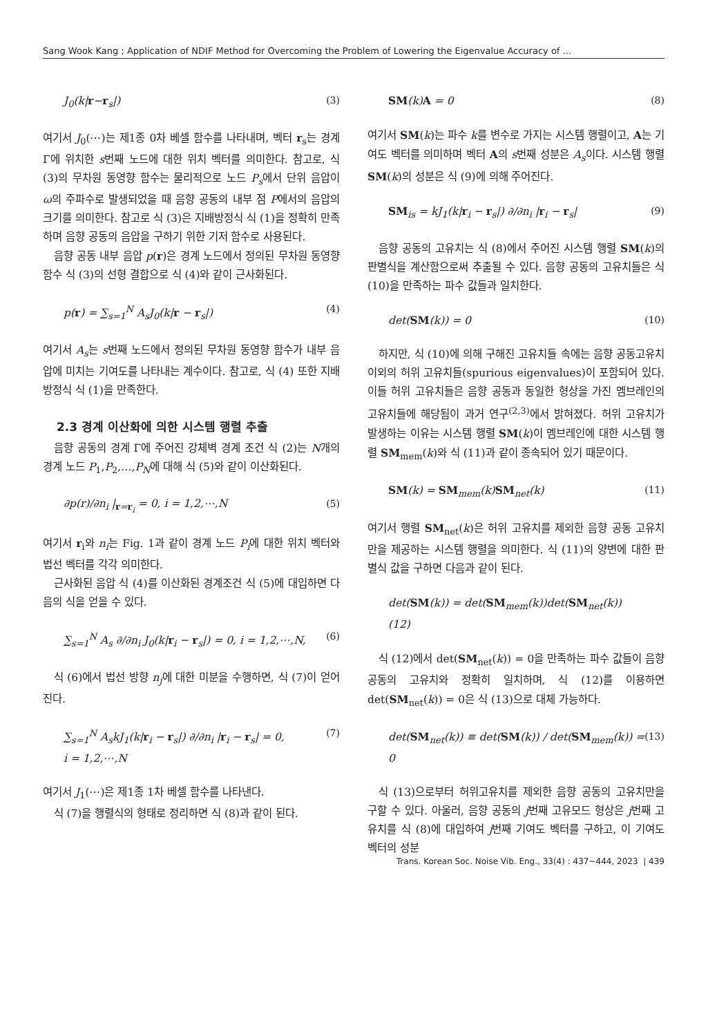Sang Wook Kang ; Application of NDIF Method for Overcoming the Problem of Lowering the Eigenvalue Accuracy of ...
J<sub>0</sub>(k|r−r<sub>s</sub>|) (3)
여기서 J<sub>0</sub>(⋯)는 제1종 0차 베셀 함수를 나타내며, 벡터 r<sub>s</sub>는 경계 Γ에 위치한 s번째 노드에 대한 위치 벡터를 의미한다. 참고로, 식 (3)의 무차원 동영향 함수는 물리적으로 노드 P<sub>s</sub>에서 단위 음압이 ω의 주파수로 발생되었을 때 음향 공동의 내부 점 P에서의 음압의 크기를 의미한다. 참고로 식 (3)은 지배방정식 식 (1)을 정확히 만족하며 음향 공동의 음압을 구하기 위한 기저 함수로 사용된다.
음향 공동 내부 음압 p(r)은 경계 노드에서 정의된 무차원 동영향 함수 식 (3)의 선형 결합으로 식 (4)와 같이 근사화된다.
p(r) = ∑<sub>s=1</sub><sup>N</sup> A<sub>s</sub>J<sub>0</sub>(k|r − r<sub>s</sub>|) (4)
여기서 A<sub>s</sub>는 s번째 노드에서 정의된 무차원 동영향 함수가 내부 음압에 미치는 기여도를 나타내는 계수이다. 참고로, 식 (4) 또한 지배방정식 식 (1)을 만족한다.
2.3 경계 이산화에 의한 시스템 행렬 추출
음향 공동의 경계 Γ에 주어진 강체벽 경계 조건 식 (2)는 N개의 경계 노드 P<sub>1</sub>,P<sub>2</sub>,…,P<sub>N</sub>에 대해 식 (5)와 같이 이산화된다.
∂p(r)/∂n<sub>i</sub> |<sub>r=r<sub>i</sub></sub> = 0, i = 1,2,⋯,N (5)
여기서 r<sub>i</sub>와 n<sub>i</sub>는 Fig. 1과 같이 경계 노드 P<sub>i</sub>에 대한 위치 벡터와 법선 벡터를 각각 의미한다.
근사화된 음압 식 (4)를 이산화된 경계조건 식 (5)에 대입하면 다음의 식을 얻을 수 있다.
∑<sub>s=1</sub><sup>N</sup> A<sub>s</sub> ∂/∂n<sub>i</sub> J<sub>0</sub>(k|r<sub>i</sub> − r<sub>s</sub>|) = 0, i = 1,2,⋯,N, (6)
식 (6)에서 법선 방향 n<sub>j</sub>에 대한 미분을 수행하면, 식 (7)이 얻어진다.
∑<sub>s=1</sub><sup>N</sup> A<sub>s</sub>kJ<sub>1</sub>(k|r<sub>i</sub> − r<sub>s</sub>|) ∂/∂n<sub>i</sub> |r<sub>i</sub> − r<sub>s</sub>| = 0,
i = 1,2,⋯,N (7)
여기서 J<sub>1</sub>(⋯)은 제1종 1차 베셀 함수를 나타낸다.
식 (7)을 행렬식의 형태로 정리하면 식 (8)과 같이 된다.
SM(k)A = 0 (8)
여기서 SM(k)는 파수 k를 변수로 가지는 시스템 행렬이고, A는 기여도 벡터를 의미하며 벡터 A의 s번째 성분은 A<sub>s</sub>이다. 시스템 행렬 SM(k)의 성분은 식 (9)에 의해 주어진다.
SM<sub>is</sub> = kJ<sub>1</sub>(k|r<sub>i</sub> − r<sub>s</sub>|) ∂/∂n<sub>i</sub> |r<sub>i</sub> − r<sub>s</sub>| (9)
음향 공동의 고유치는 식 (8)에서 주어진 시스템 행렬 SM(k)의 판별식을 계산함으로써 추출될 수 있다. 음향 공동의 고유치들은 식 (10)을 만족하는 파수 값들과 일치한다.
det(SM(k)) = 0 (10)
하지만, 식 (10)에 의해 구해진 고유치들 속에는 음향 공동고유치 이외의 허위 고유치들(spurious eigenvalues)이 포함되어 있다. 이들 허위 고유치들은 음향 공동과 동일한 형상을 가진 멤브레인의 고유치들에 해당됨이 과거 연구<sup>(2,3)</sup>에서 밝혀졌다. 허위 고유치가 발생하는 이유는 시스템 행렬 SM(k)이 멤브레인에 대한 시스템 행렬 SM<sub>mem</sub>(k)와 식 (11)과 같이 종속되어 있기 때문이다.
SM(k) = SM<sub>mem</sub>(k)SM<sub>net</sub>(k) (11)
여기서 행렬 SM<sub>net</sub>(k)은 허위 고유치를 제외한 음향 공동 고유치만을 제공하는 시스템 행렬을 의미한다. 식 (11)의 양변에 대한 판별식 값을 구하면 다음과 같이 된다.
det(SM(k)) = det(SM<sub>mem</sub>(k))det(SM<sub>net</sub>(k))
(12)
식 (12)에서 det(SM<sub>net</sub>(k)) = 0을 만족하는 파수 값들이 음향 공동의 고유치와 정확히 일치하며, 식 (12)를 이용하면 det(SM<sub>net</sub>(k)) = 0은 식 (13)으로 대체 가능하다.
det(SM<sub>net</sub>(k)) ≡ det(SM(k)) / det(SM<sub>mem</sub>(k)) = 0 (13)
식 (13)으로부터 허위고유치를 제외한 음향 공동의 고유치만을 구할 수 있다. 아울러, 음향 공동의 j번째 고유모드 형상은 j번째 고유치를 식 (8)에 대입하여 j번째 기여도 벡터를 구하고, 이 기여도 벡터의 성분
Trans. Korean Soc. Noise Vib. Eng., 33(4) : 437~444, 2023 | 439